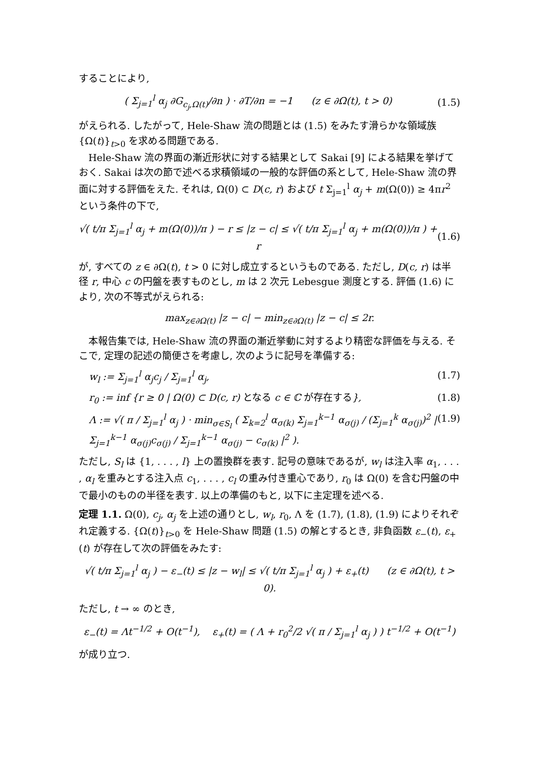することにより,
( Σ<sub>j=1</sub><sup>l</sup> α<sub>j</sub> ∂G<sub>c<sub>j</sub>,Ω(t)</sub>/∂n ) · ∂T/∂n = −1 (z ∈ ∂Ω(t), t > 0) (1.5)
がえられる. したがって, Hele-Shaw 流の問題とは (1.5) をみたす滑らかな領域族 {Ω(t)}<sub>t>0</sub> を求める問題である.
Hele-Shaw 流の界面の漸近形状に対する結果として Sakai [9] による結果を挙げておく. Sakai は次の節で述べる求積領域の一般的な評価の系として, Hele-Shaw 流の界面に対する評価をえた. それは, Ω(0) ⊂ D(c, r) および t Σ<sub>j=1</sub><sup>l</sup> α<sub>j</sub> + m(Ω(0)) ≥ 4πr<sup>2</sup> という条件の下で,
√( t/π Σ<sub>j=1</sub><sup>l</sup> α<sub>j</sub> + m(Ω(0))/π ) − r ≤ |z − c| ≤ √( t/π Σ<sub>j=1</sub><sup>l</sup> α<sub>j</sub> + m(Ω(0))/π ) + r (1.6)
が, すべての z ∈ ∂Ω(t), t > 0 に対し成立するというものである. ただし, D(c, r) は半径 r, 中心 c の円盤を表すものとし, m は 2 次元 Lebesgue 測度とする. 評価 (1.6) により, 次の不等式がえられる:
max<sub>z∈∂Ω(t)</sub> |z − c| − min<sub>z∈∂Ω(t)</sub> |z − c| ≤ 2r.
本報告集では, Hele-Shaw 流の界面の漸近挙動に対するより精密な評価を与える. そこで, 定理の記述の簡便さを考慮し, 次のように記号を準備する:
w<sub>l</sub> := Σ<sub>j=1</sub><sup>l</sup> α<sub>j</sub>c<sub>j</sub> / Σ<sub>j=1</sub><sup>l</sup> α<sub>j</sub>, (1.7)
r<sub>0</sub> := inf {r ≥ 0 | Ω(0) ⊂ D(c, r) となる c ∈ ℂ が存在する}, (1.8)
Λ := √( π / Σ<sub>j=1</sub><sup>l</sup> α<sub>j</sub> ) · min<sub>σ∈S<sub>l</sub></sub> ( Σ<sub>k=2</sub><sup>l</sup> α<sub>σ(k)</sub> Σ<sub>j=1</sub><sup>k−1</sup> α<sub>σ(j)</sub> / (Σ<sub>j=1</sub><sup>k</sup> α<sub>σ(j)</sub>)<sup>2</sup> | Σ<sub>j=1</sub><sup>k−1</sup> α<sub>σ(j)</sub>c<sub>σ(j)</sub> / Σ<sub>j=1</sub><sup>k−1</sup> α<sub>σ(j)</sub> − c<sub>σ(k)</sub> |<sup>2</sup> ). (1.9)
ただし, S<sub>l</sub> は {1, . . . , l} 上の置換群を表す. 記号の意味であるが, w<sub>l</sub> は注入率 α<sub>1</sub>, . . . , α<sub>l</sub> を重みとする注入点 c<sub>1</sub>, . . . , c<sub>l</sub> の重み付き重心であり, r<sub>0</sub> は Ω(0) を含む円盤の中で最小のものの半径を表す. 以上の準備のもと, 以下に主定理を述べる.
定理 1.1. Ω(0), c<sub>j</sub>, α<sub>j</sub> を上述の通りとし, w<sub>l</sub>, r<sub>0</sub>, Λ を (1.7), (1.8), (1.9) によりそれぞれ定義する. {Ω(t)}<sub>t>0</sub> を Hele-Shaw 問題 (1.5) の解とするとき, 非負函数 ε<sub>−</sub>(t), ε<sub>+</sub>(t) が存在して次の評価をみたす:
√( t/π Σ<sub>j=1</sub><sup>l</sup> α<sub>j</sub> ) − ε<sub>−</sub>(t) ≤ |z − w<sub>l</sub>| ≤ √( t/π Σ<sub>j=1</sub><sup>l</sup> α<sub>j</sub> ) + ε<sub>+</sub>(t) (z ∈ ∂Ω(t), t > 0).
ただし, t → ∞ のとき,
ε<sub>−</sub>(t) = Λt<sup>−1/2</sup> + O(t<sup>−1</sup>), ε<sub>+</sub>(t) = ( Λ + r<sub>0</sub><sup>2</sup>/2 √( π / Σ<sub>j=1</sub><sup>l</sup> α<sub>j</sub> ) ) t<sup>−1/2</sup> + O(t<sup>−1</sup>)
が成り立つ.